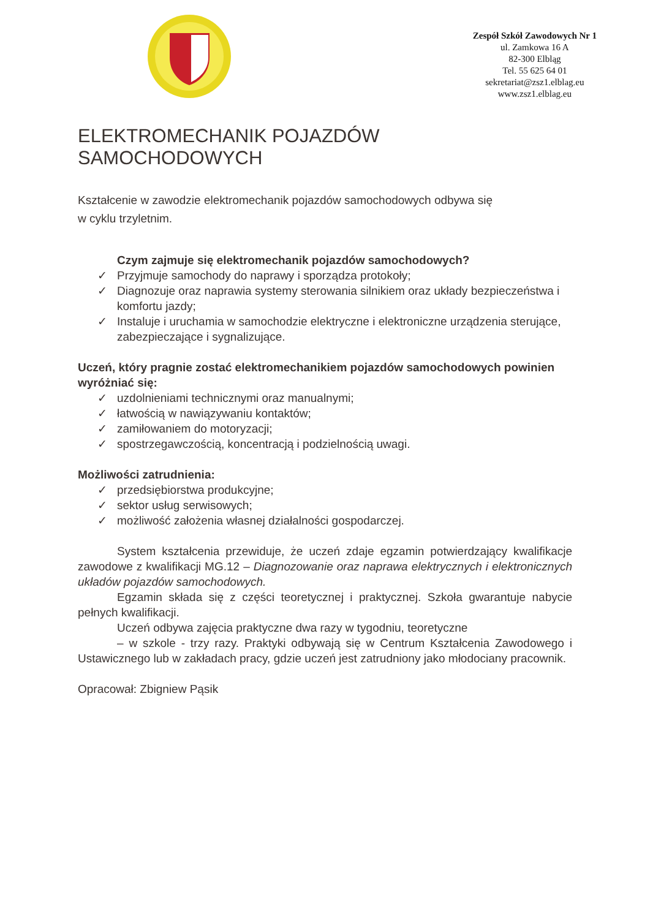Zespół Szkół Zawodowych Nr 1
ul. Zamkowa 16 A
82-300 Elbląg
Tel. 55 625 64 01
sekretariat@zsz1.elblag.eu
www.zsz1.elblag.eu
ELEKTROMECHANIK POJAZDÓW
SAMOCHODOWYCH
Kształcenie w zawodzie elektromechanik pojazdów samochodowych odbywa się
w cyklu trzyletnim.
Czym zajmuje się elektromechanik pojazdów samochodowych?
✓ Przyjmuje samochody do naprawy i sporządza protokoły;
✓ Diagnozuje oraz naprawia systemy sterowania silnikiem oraz układy bezpieczeństwa i komfortu jazdy;
✓ Instaluje i uruchamia w samochodzie elektryczne i elektroniczne urządzenia sterujące, zabezpieczające i sygnalizujące.
Uczeń, który pragnie zostać elektromechanikiem pojazdów samochodowych powinien wyróżniać się:
✓ uzdolnieniami technicznymi oraz manualnymi;
✓ łatwością w nawiązywaniu kontaktów;
✓ zamiłowaniem do motoryzacji;
✓ spostrzegawczością, koncentracją i podzielnością uwagi.
Możliwości zatrudnienia:
✓ przedsiębiorstwa produkcyjne;
✓ sektor usług serwisowych;
✓ możliwość założenia własnej działalności gospodarczej.
System kształcenia przewiduje, że uczeń zdaje egzamin potwierdzający kwalifikacje zawodowe z kwalifikacji MG.12 – Diagnozowanie oraz naprawa elektrycznych i elektronicznych układów pojazdów samochodowych.
Egzamin składa się z części teoretycznej i praktycznej. Szkoła gwarantuje nabycie pełnych kwalifikacji.
Uczeń odbywa zajęcia praktyczne dwa razy w tygodniu, teoretyczne
– w szkole - trzy razy. Praktyki odbywają się w Centrum Kształcenia Zawodowego i Ustawicznego lub w zakładach pracy, gdzie uczeń jest zatrudniony jako młodociany pracownik.
Opracował: Zbigniew Pąsik